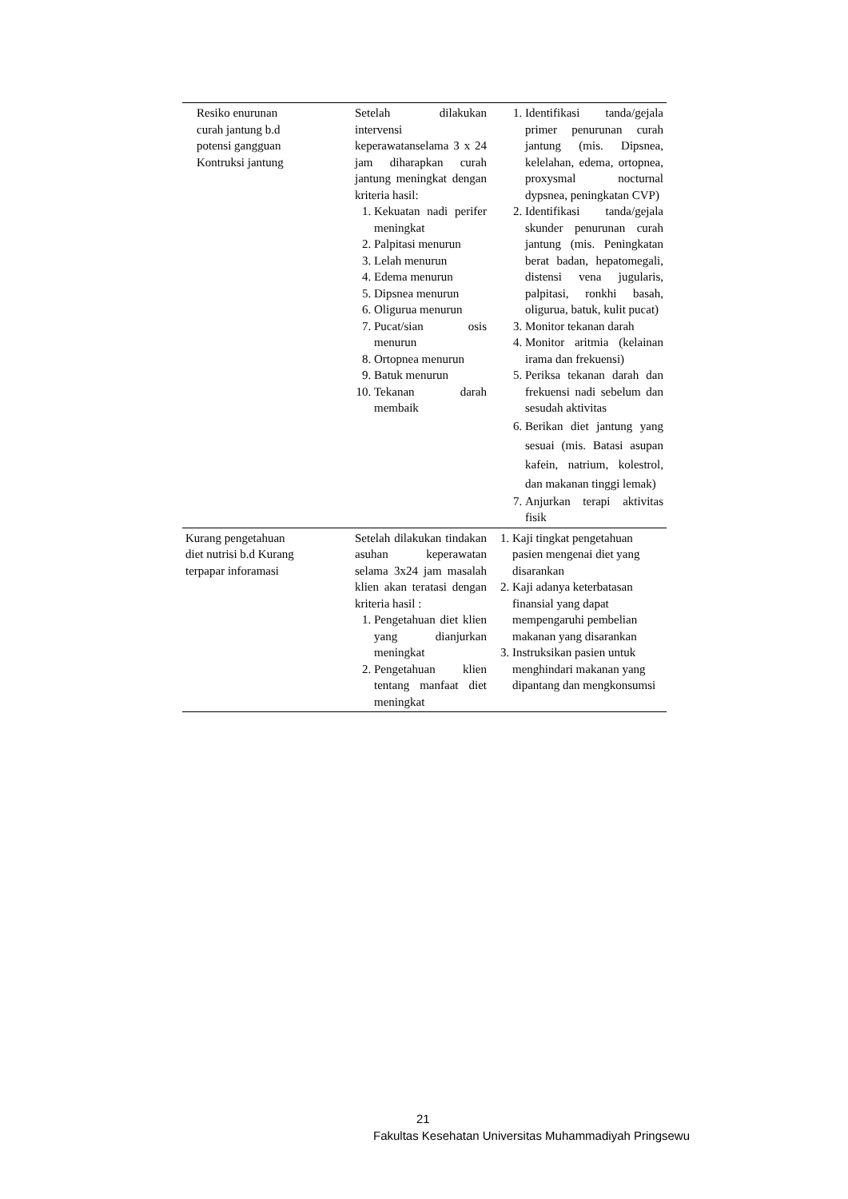| Resiko enurunan curah jantung b.d potensi gangguan Kontruksi jantung | Setelah dilakukan intervensi keperawatanselama 3 x 24 jam diharapkan curah jantung meningkat dengan kriteria hasil: 1. Kekuatan nadi perifer meningkat 2. Palpitasi menurun 3. Lelah menurun 4. Edema menurun 5. Dipsnea menurun 6. Oligurua menurun 7. Pucat/sian osis menurun 8. Ortopnea menurun 9. Batuk menurun 10. Tekanan darah membaik | 1. Identifikasi tanda/gejala primer penurunan curah jantung (mis. Dipsnea, kelelahan, edema, ortopnea, proxysmal nocturnal dypsnea, peningkatan CVP) 2. Identifikasi tanda/gejala skunder penurunan curah jantung (mis. Peningkatan berat badan, hepatomegali, distensi vena jugularis, palpitasi, ronkhi basah, oligurua, batuk, kulit pucat) 3. Monitor tekanan darah 4. Monitor aritmia (kelainan irama dan frekuensi) 5. Periksa tekanan darah dan frekuensi nadi sebelum dan sesudah aktivitas 6. Berikan diet jantung yang sesuai (mis. Batasi asupan kafein, natrium, kolestrol, dan makanan tinggi lemak) 7. Anjurkan terapi aktivitas fisik |
| Kurang pengetahuan diet nutrisi b.d Kurang terpapar inforamasi | Setelah dilakukan tindakan asuhan keperawatan selama 3x24 jam masalah klien akan teratasi dengan kriteria hasil : 1. Pengetahuan diet klien yang dianjurkan meningkat 2. Pengetahuan klien tentang manfaat diet meningkat | 1. Kaji tingkat pengetahuan pasien mengenai diet yang disarankan 2. Kaji adanya keterbatasan finansial yang dapat mempengaruhi pembelian makanan yang disarankan 3. Instruksikan pasien untuk menghindari makanan yang dipantang dan mengkonsumsi |
21
Fakultas Kesehatan Universitas Muhammadiyah Pringsewu